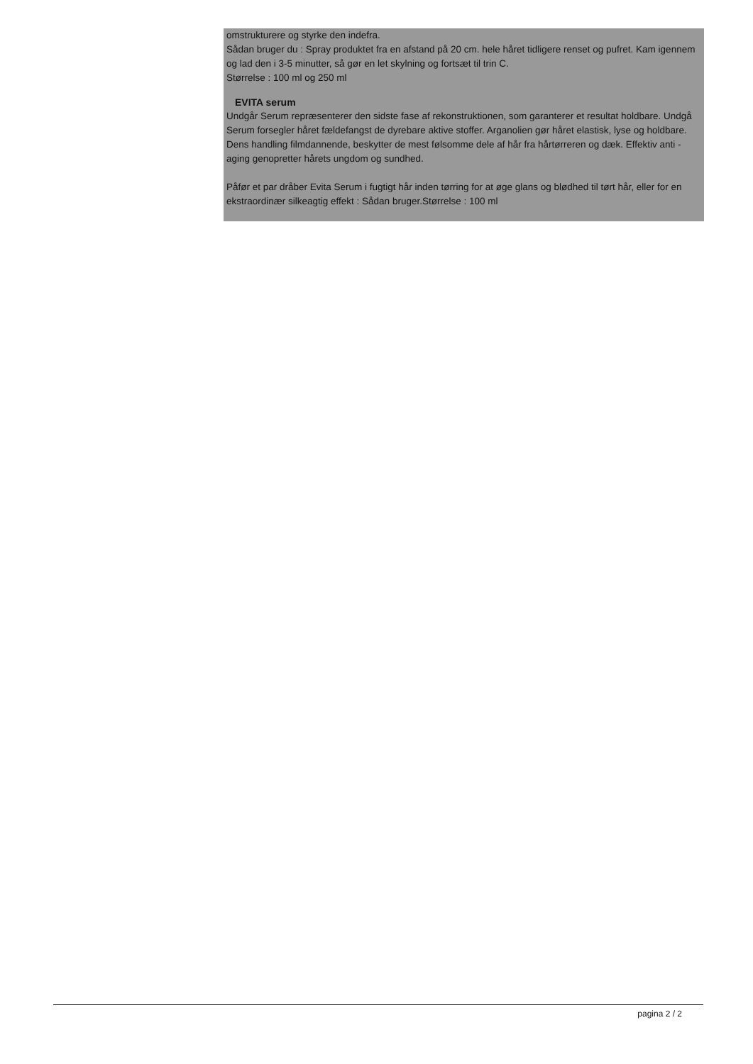omstrukturere og styrke den indefra.
Sådan bruger du : Spray produktet fra en afstand på 20 cm. hele håret tidligere renset og pufret. Kam igennem og lad den i 3-5 minutter, så gør en let skylning og fortsæt til trin C.
Størrelse : 100 ml og 250 ml
EVITA serum
Undgår Serum repræsenterer den sidste fase af rekonstruktionen, som garanterer et resultat holdbare. Undgå Serum forsegler håret fældefangst de dyrebare aktive stoffer. Arganolien gør håret elastisk, lyse og holdbare. Dens handling filmdannende, beskytter de mest følsomme dele af hår fra hårtørreren og dæk. Effektiv anti -aging genopretter hårets ungdom og sundhed.
Påfør et par dråber Evita Serum i fugtigt hår inden tørring for at øge glans og blødhed til tørt hår, eller for en ekstraordinær silkeagtig effekt : Sådan bruger.Størrelse : 100 ml
pagina 2 / 2